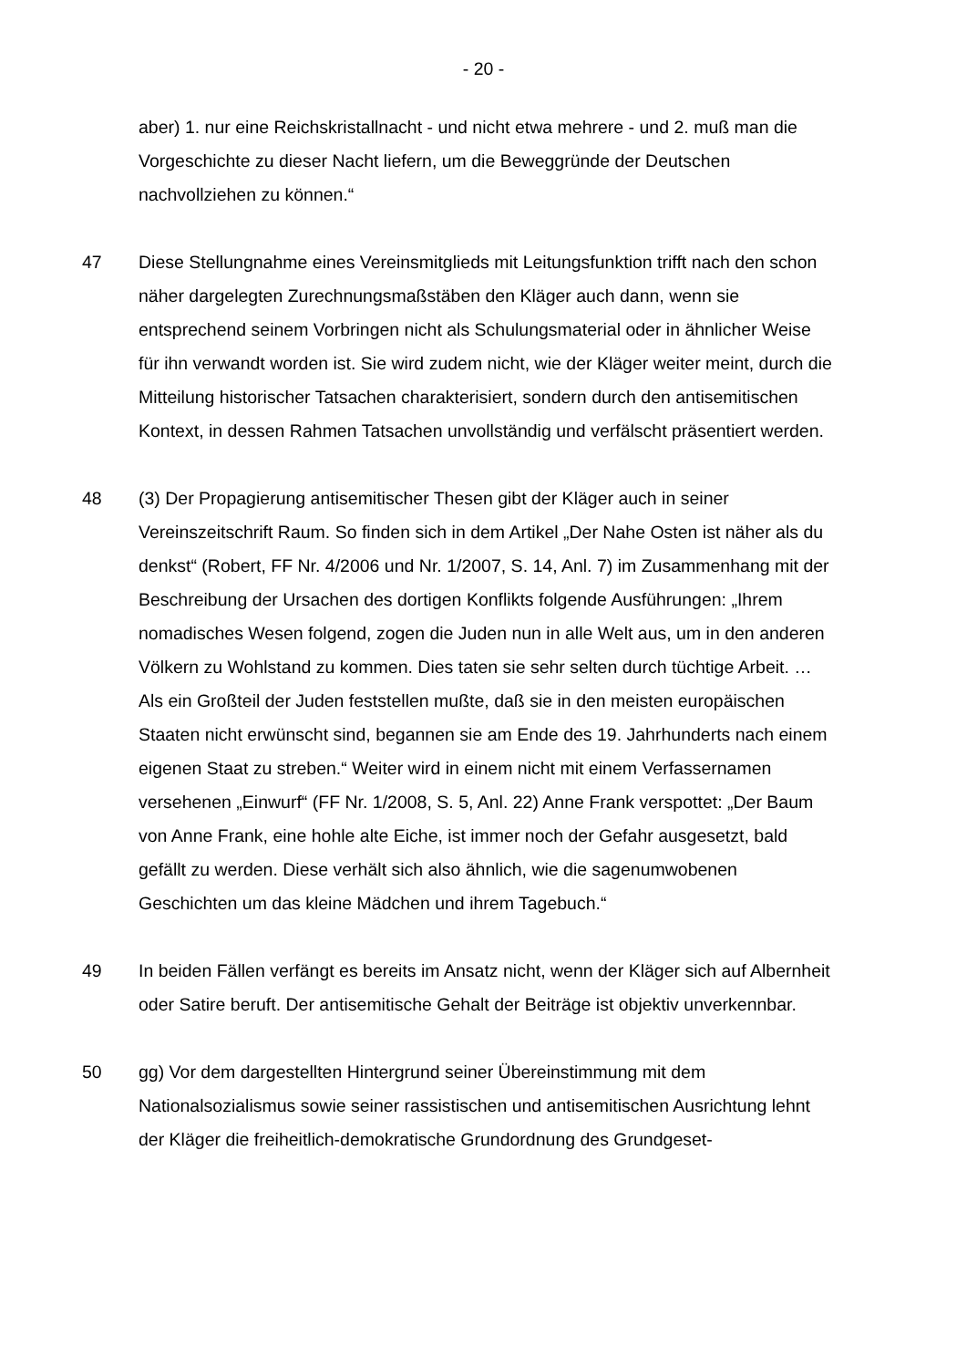- 20 -
aber) 1. nur eine Reichskristallnacht - und nicht etwa mehrere - und 2. muß man die Vorgeschichte zu dieser Nacht liefern, um die Beweggründe der Deutschen nachvollziehen zu können.“
47 Diese Stellungnahme eines Vereinsmitglieds mit Leitungsfunktion trifft nach den schon näher dargelegten Zurechnungsmaßstäben den Kläger auch dann, wenn sie entsprechend seinem Vorbringen nicht als Schulungsmaterial oder in ähnlicher Weise für ihn verwandt worden ist. Sie wird zudem nicht, wie der Kläger weiter meint, durch die Mitteilung historischer Tatsachen charakterisiert, sondern durch den antisemitischen Kontext, in dessen Rahmen Tatsachen unvollständig und verfälscht präsentiert werden.
48 (3) Der Propagierung antisemitischer Thesen gibt der Kläger auch in seiner Vereinszeitschrift Raum. So finden sich in dem Artikel „Der Nahe Osten ist näher als du denkst“ (Robert, FF Nr. 4/2006 und Nr. 1/2007, S. 14, Anl. 7) im Zusammenhang mit der Beschreibung der Ursachen des dortigen Konflikts folgende Ausführungen: „Ihrem nomadisches Wesen folgend, zogen die Juden nun in alle Welt aus, um in den anderen Völkern zu Wohlstand zu kommen. Dies taten sie sehr selten durch tüchtige Arbeit. … Als ein Großteil der Juden feststellen mußte, daß sie in den meisten europäischen Staaten nicht erwünscht sind, begannen sie am Ende des 19. Jahrhunderts nach einem eigenen Staat zu streben.“ Weiter wird in einem nicht mit einem Verfassernamen versehenen „Einwurf“ (FF Nr. 1/2008, S. 5, Anl. 22) Anne Frank verspottet: „Der Baum von Anne Frank, eine hohle alte Eiche, ist immer noch der Gefahr ausgesetzt, bald gefällt zu werden. Diese verhält sich also ähnlich, wie die sagenumwobenen Geschichten um das kleine Mädchen und ihrem Tagebuch.“
49 In beiden Fällen verfängt es bereits im Ansatz nicht, wenn der Kläger sich auf Albernheit oder Satire beruft. Der antisemitische Gehalt der Beiträge ist objektiv unverkennbar.
50 gg) Vor dem dargestellten Hintergrund seiner Übereinstimmung mit dem Nationalsozialismus sowie seiner rassistischen und antisemitischen Ausrichtung lehnt der Kläger die freiheitlich-demokratische Grundordnung des Grundgeset-